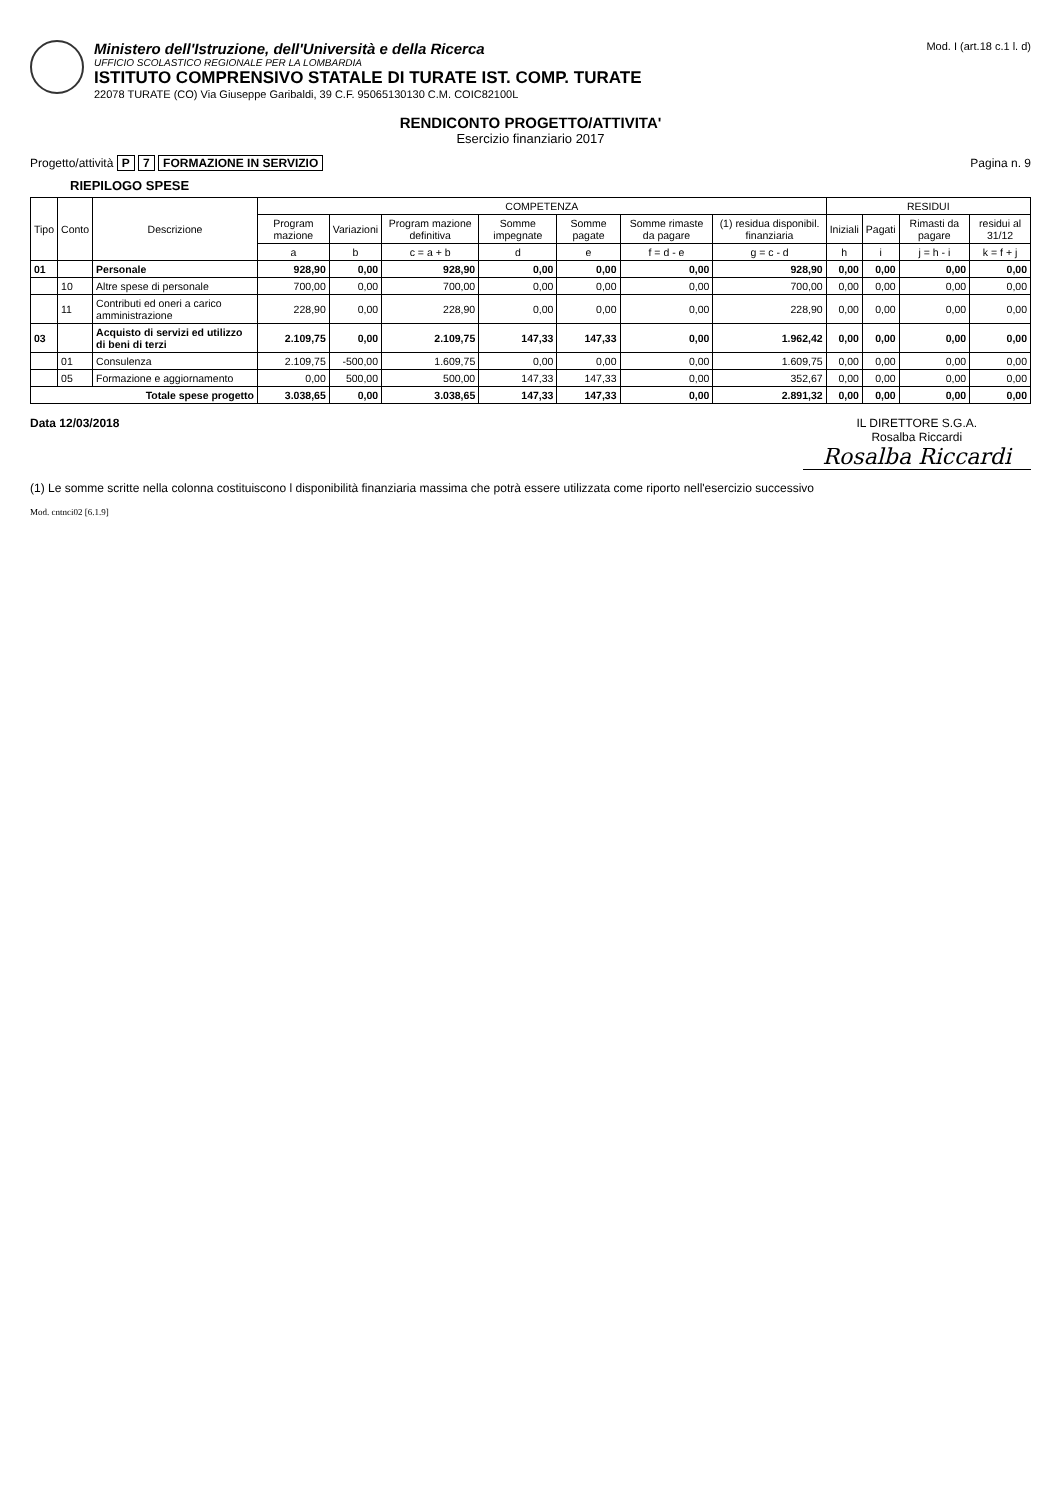Ministero dell'Istruzione, dell'Università e della Ricerca
UFFICIO SCOLASTICO REGIONALE PER LA LOMBARDIA
ISTITUTO COMPRENSIVO STATALE DI TURATE IST. COMP. TURATE
22078 TURATE (CO) Via Giuseppe Garibaldi, 39 C.F. 95065130130 C.M. COIC82100L
Mod. I (art.18 c.1 l. d)
RENDICONTO PROGETTO/ATTIVITA'
Esercizio finanziario 2017
Progetto/attività P 7 FORMAZIONE IN SERVIZIO
Pagina n. 9
RIEPILOGO SPESE
| Tipo | Conto | Descrizione | COMPETENZA | | | | | | | RESIDUI | | | |
| --- | --- | --- | --- | --- | --- | --- | --- | --- | --- | --- | --- | --- | --- |
| | | | Program mazione | Variazioni | Program mazione definitiva | Somme impegnate | Somme pagate | Somme rimaste da pagare | (1) residua disponibil. finanziaria | Iniziali | Pagati | Rimasti da pagare | residui al 31/12 |
| | | | a | b | c = a + b | d | e | f = d - e | g = c - d | h | i | j = h - i | k = f + j |
| 01 | | Personale | 928,90 | 0,00 | 928,90 | 0,00 | 0,00 | 0,00 | 928,90 | 0,00 | 0,00 | 0,00 | 0,00 |
| | 10 | Altre spese di personale | 700,00 | 0,00 | 700,00 | 0,00 | 0,00 | 0,00 | 700,00 | 0,00 | 0,00 | 0,00 | 0,00 |
| | 11 | Contributi ed oneri a carico amministrazione | 228,90 | 0,00 | 228,90 | 0,00 | 0,00 | 0,00 | 228,90 | 0,00 | 0,00 | 0,00 | 0,00 |
| 03 | | Acquisto di servizi ed utilizzo di beni di terzi | 2.109,75 | 0,00 | 2.109,75 | 147,33 | 147,33 | 0,00 | 1.962,42 | 0,00 | 0,00 | 0,00 | 0,00 |
| | 01 | Consulenza | 2.109,75 | -500,00 | 1.609,75 | 0,00 | 0,00 | 0,00 | 1.609,75 | 0,00 | 0,00 | 0,00 | 0,00 |
| | 05 | Formazione e aggiornamento | 0,00 | 500,00 | 500,00 | 147,33 | 147,33 | 0,00 | 352,67 | 0,00 | 0,00 | 0,00 | 0,00 |
| Totale spese progetto | | | 3.038,65 | 0,00 | 3.038,65 | 147,33 | 147,33 | 0,00 | 2.891,32 | 0,00 | 0,00 | 0,00 | 0,00 |
Data 12/03/2018 IL DIRETTORE S.G.A.
Rosalba Riccardi
Rosalba Riccardi
(1) Le somme scritte nella colonna costituiscono l disponibilità finanziaria massima che potrà essere utilizzata come riporto nell'esercizio successivo
Mod. cntnci02 [6.1.9]